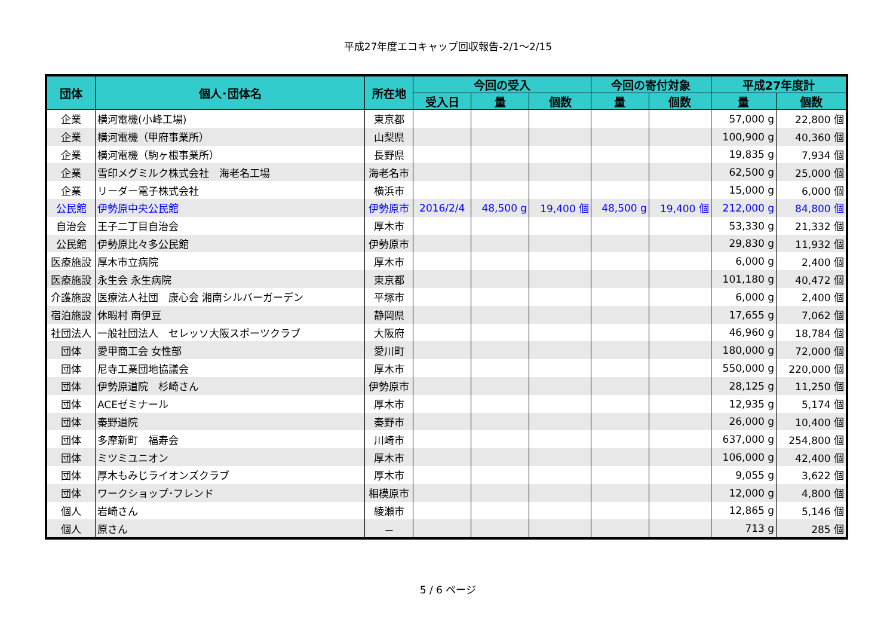平成27年度エコキャップ回収報告-2/1～2/15
| 団体 | 個人･団体名 | 所在地 | 今回の受入 | | | 今回の寄付対象 | | 平成27年度計 | |
| --- | --- | --- | --- | --- | --- | --- | --- | --- | --- |
| | | | 受入日 | 量 | 個数 | 量 | 個数 | 量 | 個数 |
| 企業 | 横河電機(小峰工場) | 東京都 | | | | | | 57,000 g | 22,800 個 |
| 企業 | 横河電機（甲府事業所） | 山梨県 | | | | | | 100,900 g | 40,360 個 |
| 企業 | 横河電機（駒ヶ根事業所） | 長野県 | | | | | | 19,835 g | 7,934 個 |
| 企業 | 雪印メグミルク株式会社 海老名工場 | 海老名市 | | | | | | 62,500 g | 25,000 個 |
| 企業 | リーダー電子株式会社 | 横浜市 | | | | | | 15,000 g | 6,000 個 |
| 公民館 | 伊勢原中央公民館 | 伊勢原市 | 2016/2/4 | 48,500 g | 19,400 個 | 48,500 g | 19,400 個 | 212,000 g | 84,800 個 |
| 自治会 | 王子二丁目自治会 | 厚木市 | | | | | | 53,330 g | 21,332 個 |
| 公民館 | 伊勢原比々多公民館 | 伊勢原市 | | | | | | 29,830 g | 11,932 個 |
| 医療施設 | 厚木市立病院 | 厚木市 | | | | | | 6,000 g | 2,400 個 |
| 医療施設 | 永生会 永生病院 | 東京都 | | | | | | 101,180 g | 40,472 個 |
| 介護施設 | 医療法人社団 康心会 湘南シルバーガーデン | 平塚市 | | | | | | 6,000 g | 2,400 個 |
| 宿泊施設 | 休暇村 南伊豆 | 静岡県 | | | | | | 17,655 g | 7,062 個 |
| 社団法人 | 一般社団法人 セレッソ大阪スポーツクラブ | 大阪府 | | | | | | 46,960 g | 18,784 個 |
| 団体 | 愛甲商工会 女性部 | 愛川町 | | | | | | 180,000 g | 72,000 個 |
| 団体 | 尼寺工業団地協議会 | 厚木市 | | | | | | 550,000 g | 220,000 個 |
| 団体 | 伊勢原道院 杉崎さん | 伊勢原市 | | | | | | 28,125 g | 11,250 個 |
| 団体 | ACEゼミナール | 厚木市 | | | | | | 12,935 g | 5,174 個 |
| 団体 | 秦野道院 | 秦野市 | | | | | | 26,000 g | 10,400 個 |
| 団体 | 多摩新町 福寿会 | 川崎市 | | | | | | 637,000 g | 254,800 個 |
| 団体 | ミツミユニオン | 厚木市 | | | | | | 106,000 g | 42,400 個 |
| 団体 | 厚木もみじライオンズクラブ | 厚木市 | | | | | | 9,055 g | 3,622 個 |
| 団体 | ワークショップ･フレンド | 相模原市 | | | | | | 12,000 g | 4,800 個 |
| 個人 | 岩崎さん | 綾瀬市 | | | | | | 12,865 g | 5,146 個 |
| 個人 | 原さん | － | | | | | | 713 g | 285 個 |
5 / 6 ページ